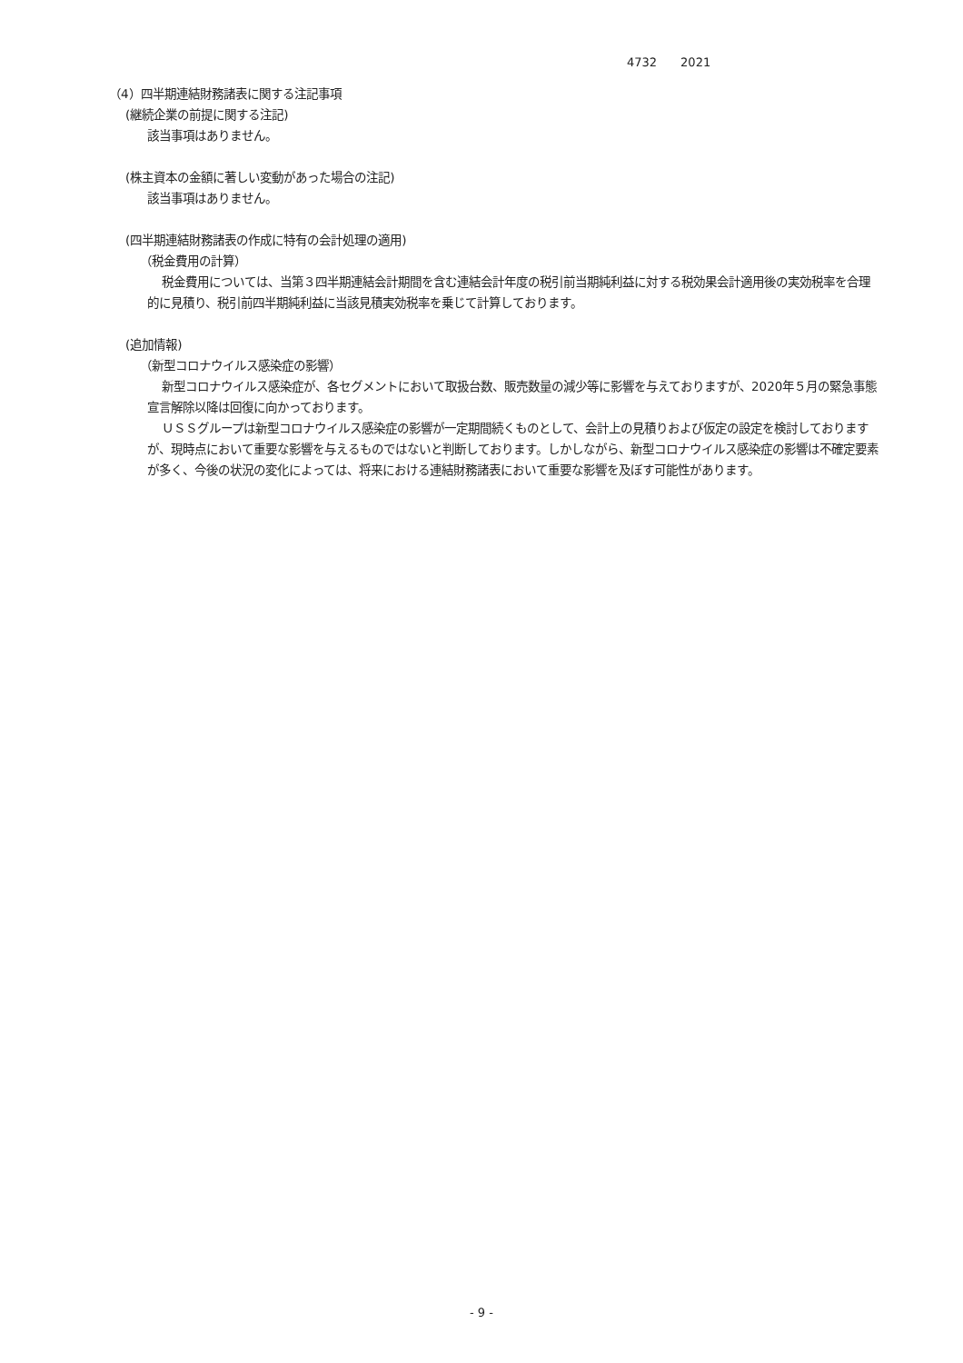4732　　2021
（4）四半期連結財務諸表に関する注記事項
(継続企業の前提に関する注記)
該当事項はありません。
(株主資本の金額に著しい変動があった場合の注記)
該当事項はありません。
(四半期連結財務諸表の作成に特有の会計処理の適用)
（税金費用の計算）
税金費用については、当第３四半期連結会計期間を含む連結会計年度の税引前当期純利益に対する税効果会計適用後の実効税率を合理的に見積り、税引前四半期純利益に当該見積実効税率を乗じて計算しております。
(追加情報)
（新型コロナウイルス感染症の影響）
新型コロナウイルス感染症が、各セグメントにおいて取扱台数、販売数量の減少等に影響を与えておりますが、2020年５月の緊急事態宣言解除以降は回復に向かっております。
ＵＳＳグループは新型コロナウイルス感染症の影響が一定期間続くものとして、会計上の見積りおよび仮定の設定を検討しておりますが、現時点において重要な影響を与えるものではないと判断しております。しかしながら、新型コロナウイルス感染症の影響は不確定要素が多く、今後の状況の変化によっては、将来における連結財務諸表において重要な影響を及ぼす可能性があります。
- 9 -